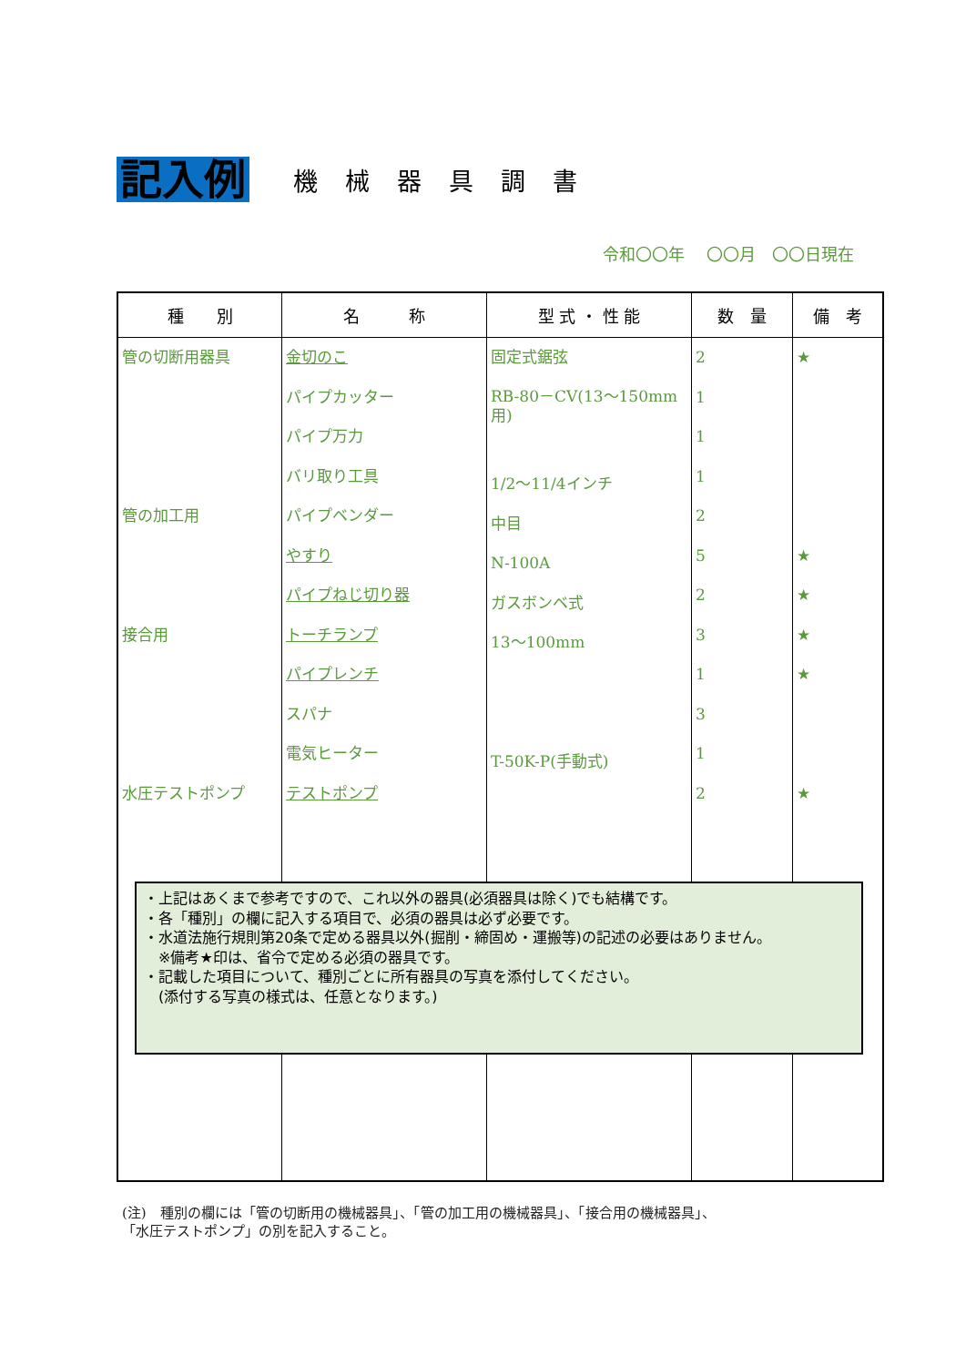記入例
機械器具調書
令和〇〇年　 〇〇月　〇〇日現在
| 種 別 | 名 称 | 型 式 ・ 性 能 | 数 量 | 備 考 |
| --- | --- | --- | --- | --- |
| 管の切断用器具 管の加工用 接合用 水圧テストポンプ | 金切のこ パイプカッター パイプ万力 バリ取り工具 パイプベンダー やすり パイプねじ切り器 トーチランプ パイプレンチ スパナ 電気ヒーター テストポンプ | 固定式鋸弦 RB-80－CV(13～150mm用) 1/2～11/4インチ 中目 N-100A ガスボンベ式 13～100mm T-50K-P(手動式) | 2 1 1 1 2 5 2 3 1 3 1 2 | ★ ★ ★ ★ ★ ★ |
・上記はあくまで参考ですので、これ以外の器具(必須器具は除く)でも結構です。
・各「種別」の欄に記入する項目で、必須の器具は必ず必要です。
・水道法施行規則第20条で定める器具以外(掘削・締固め・運搬等)の記述の必要はありません。
　※備考★印は、省令で定める必須の器具です。
・記載した項目について、種別ごとに所有器具の写真を添付してください。
　(添付する写真の様式は、任意となります。)
(注)　種別の欄には「管の切断用の機械器具」、「管の加工用の機械器具」、「接合用の機械器具」、
「水圧テストポンプ」の別を記入すること。